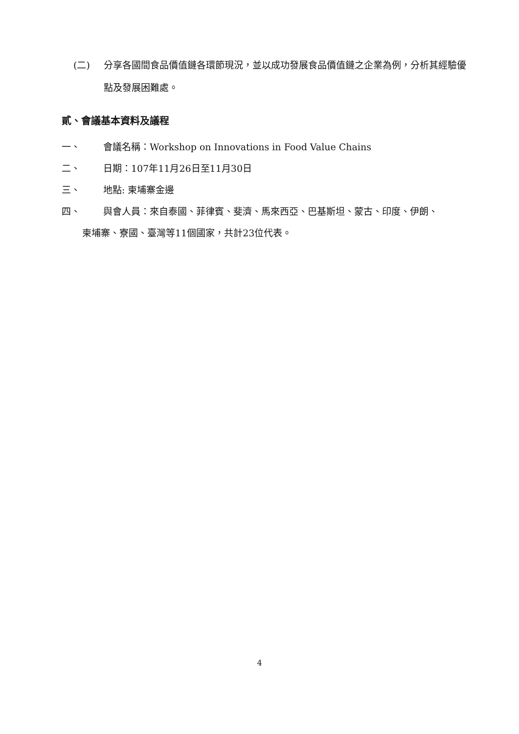(二) 分享各國間食品價值鏈各環節現況，並以成功發展食品價值鏈之企業為例，分析其經驗優點及發展困難處。
貳、會議基本資料及議程
一、 會議名稱：Workshop on Innovations in Food Value Chains
二、 日期：107年11月26日至11月30日
三、 地點: 柬埔寨金邊
四、 與會人員：來自泰國、菲律賓、斐濟、馬來西亞、巴基斯坦、蒙古、印度、伊朗、
柬埔寨、寮國、臺灣等11個國家，共計23位代表。
4